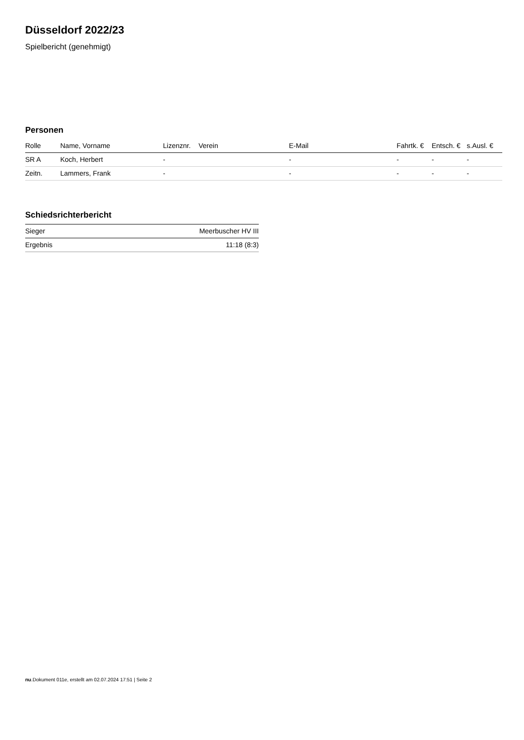Düsseldorf 2022/23
Spielbericht (genehmigt)
Personen
| Rolle | Name, Vorname | Lizenznr. | Verein | E-Mail | Fahrtk. € | Entsch. € | s.Ausl. € |
| --- | --- | --- | --- | --- | --- | --- | --- |
| SR A | Koch, Herbert | - | | - | - | - | - |
| Zeitn. | Lammers, Frank | - | | - | - | - | - |
Schiedsrichterbericht
| Sieger | Meerbuscher HV III |
| Ergebnis | 11:18 (8:3) |
nu.Dokument 011e, erstellt am 02.07.2024 17:51 | Seite 2